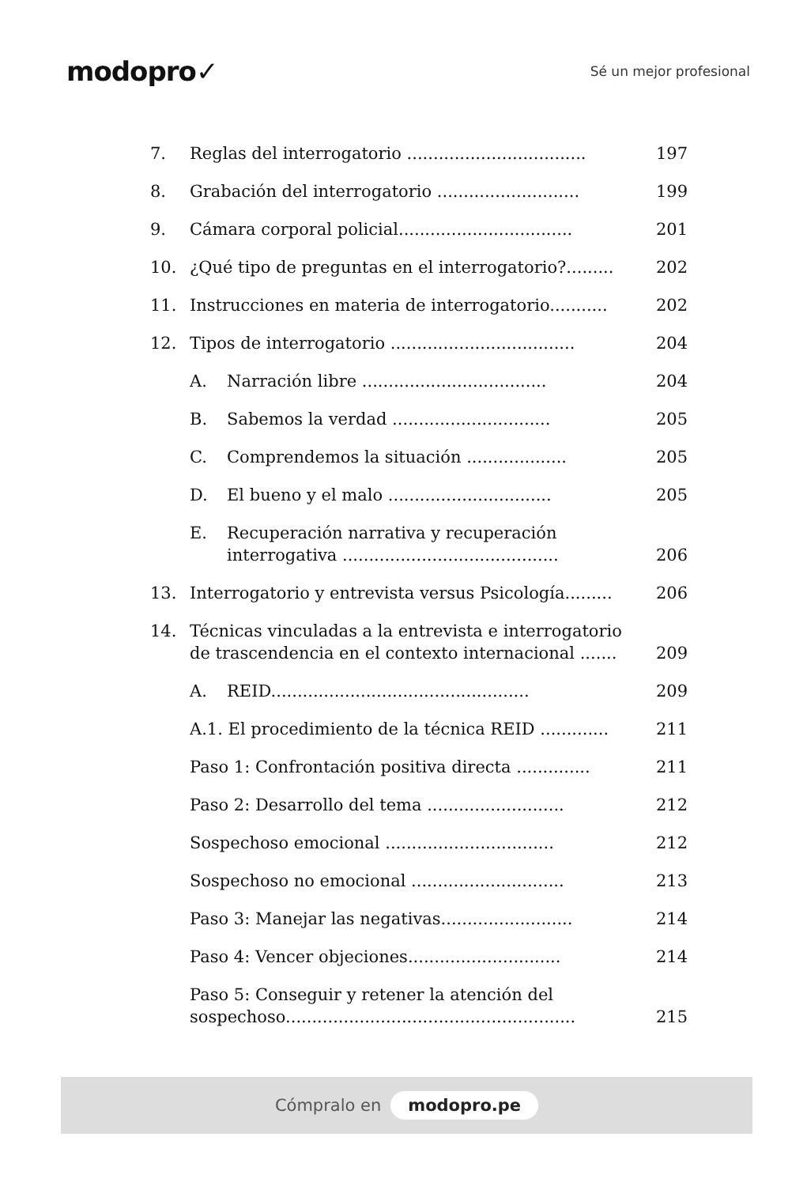modopro✓
Sé un mejor profesional
7. Reglas del interrogatorio .................................. 197
8. Grabación del interrogatorio ........................... 199
9. Cámara corporal policial................................. 201
10. ¿Qué tipo de preguntas en el interrogatorio?......... 202
11. Instrucciones en materia de interrogatorio........... 202
12. Tipos de interrogatorio ................................... 204
A. Narración libre ................................... 204
B. Sabemos la verdad .............................. 205
C. Comprendemos la situación ................... 205
D. El bueno y el malo ............................... 205
E. Recuperación narrativa y recuperación interrogativa ......................................... 206
13. Interrogatorio y entrevista versus Psicología......... 206
14. Técnicas vinculadas a la entrevista e interrogatorio de trascendencia en el contexto internacional ....... 209
A. REID................................................. 209
A.1. El procedimiento de la técnica REID ............. 211
Paso 1: Confrontación positiva directa .............. 211
Paso 2: Desarrollo del tema .......................... 212
Sospechoso emocional ................................ 212
Sospechoso no emocional ............................. 213
Paso 3: Manejar las negativas......................... 214
Paso 4: Vencer objeciones............................. 214
Paso 5: Conseguir y retener la atención del sospechoso....................................................... 215
Cómpralo en modopro.pe